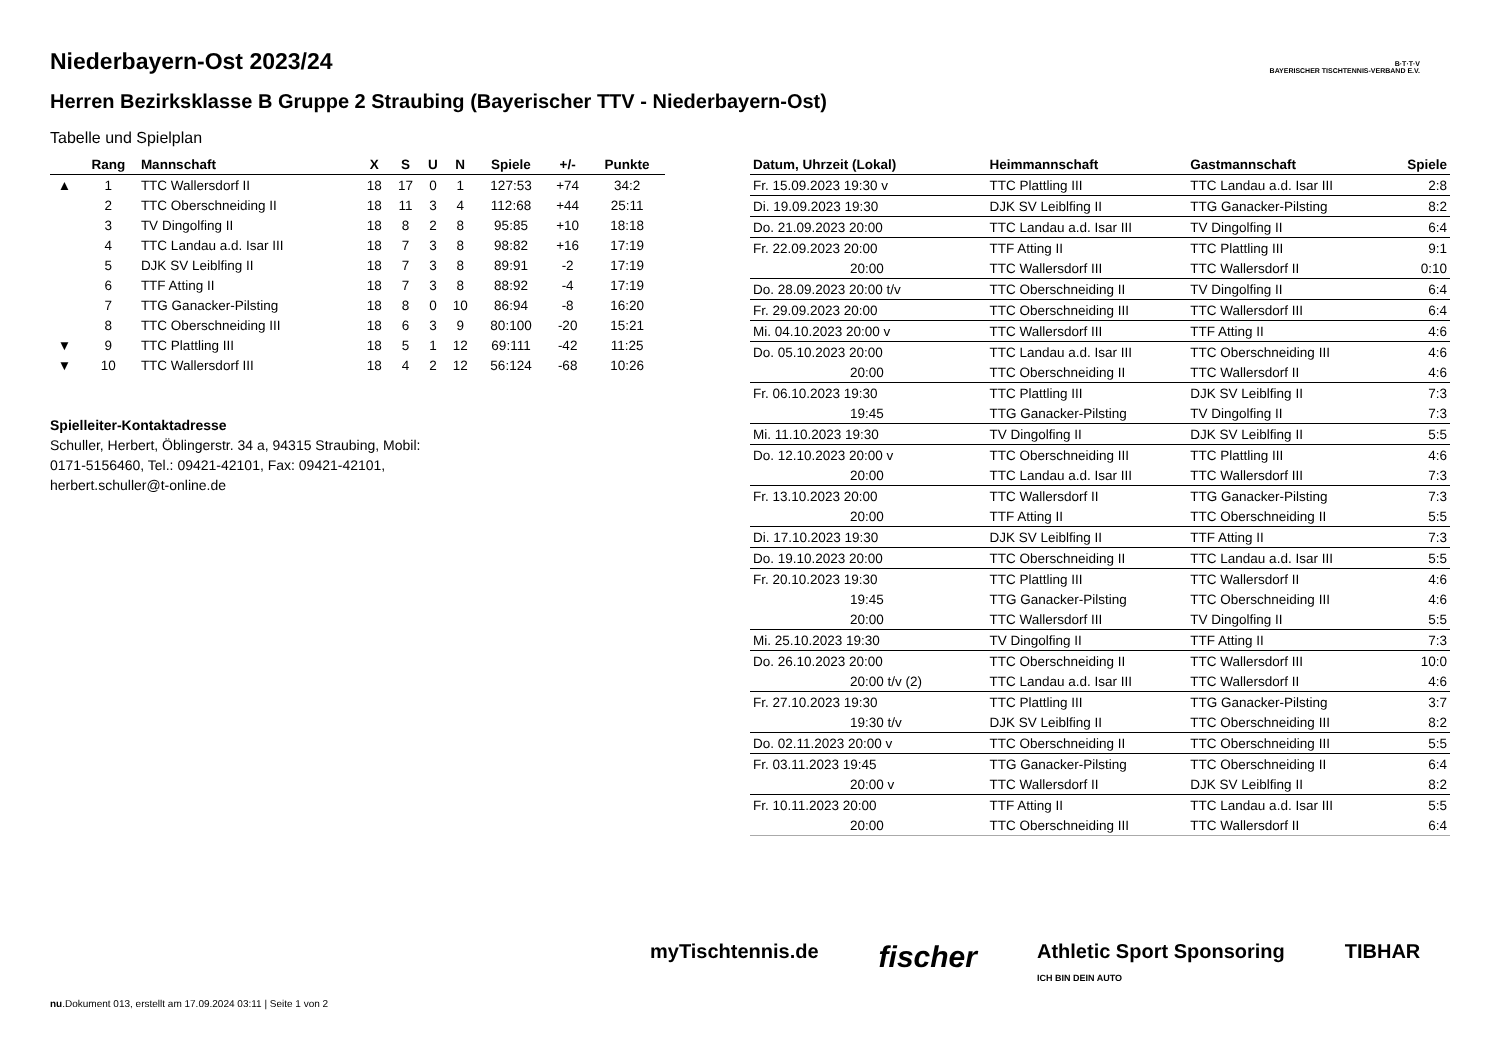B·T·T·V
BAYERISCHER TISCHTENNIS-VERBAND E.V.
Niederbayern-Ost 2023/24
Herren Bezirksklasse B Gruppe 2 Straubing (Bayerischer TTV - Niederbayern-Ost)
Tabelle und Spielplan
| | Rang | Mannschaft | X | S | U | N | Spiele | +/- | Punkte |
| --- | --- | --- | --- | --- | --- | --- | --- | --- | --- |
| ▲ | 1 | TTC Wallersdorf II | 18 | 17 | 0 | 1 | 127:53 | +74 | 34:2 |
| | 2 | TTC Oberschneiding II | 18 | 11 | 3 | 4 | 112:68 | +44 | 25:11 |
| | 3 | TV Dingolfing II | 18 | 8 | 2 | 8 | 95:85 | +10 | 18:18 |
| | 4 | TTC Landau a.d. Isar III | 18 | 7 | 3 | 8 | 98:82 | +16 | 17:19 |
| | 5 | DJK SV Leiblfing II | 18 | 7 | 3 | 8 | 89:91 | -2 | 17:19 |
| | 6 | TTF Atting II | 18 | 7 | 3 | 8 | 88:92 | -4 | 17:19 |
| | 7 | TTG Ganacker-Pilsting | 18 | 8 | 0 | 10 | 86:94 | -8 | 16:20 |
| | 8 | TTC Oberschneiding III | 18 | 6 | 3 | 9 | 80:100 | -20 | 15:21 |
| ▼ | 9 | TTC Plattling III | 18 | 5 | 1 | 12 | 69:111 | -42 | 11:25 |
| ▼ | 10 | TTC Wallersdorf III | 18 | 4 | 2 | 12 | 56:124 | -68 | 10:26 |
Spielleiter-Kontaktadresse
Schuller, Herbert, Öblingerstr. 34 a, 94315 Straubing, Mobil: 0171-5156460, Tel.: 09421-42101, Fax: 09421-42101, herbert.schuller@t-online.de
| Datum, Uhrzeit (Lokal) | Heimmannschaft | Gastmannschaft | Spiele |
| --- | --- | --- | --- |
| Fr. 15.09.2023 19:30 v | TTC Plattling III | TTC Landau a.d. Isar III | 2:8 |
| Di. 19.09.2023 19:30 | DJK SV Leiblfing II | TTG Ganacker-Pilsting | 8:2 |
| Do. 21.09.2023 20:00 | TTC Landau a.d. Isar III | TV Dingolfing II | 6:4 |
| Fr. 22.09.2023 20:00 | TTF Atting II | TTC Plattling III | 9:1 |
| 20:00 | TTC Wallersdorf III | TTC Wallersdorf II | 0:10 |
| Do. 28.09.2023 20:00 t/v | TTC Oberschneiding II | TV Dingolfing II | 6:4 |
| Fr. 29.09.2023 20:00 | TTC Oberschneiding III | TTC Wallersdorf III | 6:4 |
| Mi. 04.10.2023 20:00 v | TTC Wallersdorf III | TTF Atting II | 4:6 |
| Do. 05.10.2023 20:00 | TTC Landau a.d. Isar III | TTC Oberschneiding III | 4:6 |
| 20:00 | TTC Oberschneiding II | TTC Wallersdorf II | 4:6 |
| Fr. 06.10.2023 19:30 | TTC Plattling III | DJK SV Leiblfing II | 7:3 |
| 19:45 | TTG Ganacker-Pilsting | TV Dingolfing II | 7:3 |
| Mi. 11.10.2023 19:30 | TV Dingolfing II | DJK SV Leiblfing II | 5:5 |
| Do. 12.10.2023 20:00 v | TTC Oberschneiding III | TTC Plattling III | 4:6 |
| 20:00 | TTC Landau a.d. Isar III | TTC Wallersdorf III | 7:3 |
| Fr. 13.10.2023 20:00 | TTC Wallersdorf II | TTG Ganacker-Pilsting | 7:3 |
| 20:00 | TTF Atting II | TTC Oberschneiding II | 5:5 |
| Di. 17.10.2023 19:30 | DJK SV Leiblfing II | TTF Atting II | 7:3 |
| Do. 19.10.2023 20:00 | TTC Oberschneiding II | TTC Landau a.d. Isar III | 5:5 |
| Fr. 20.10.2023 19:30 | TTC Plattling III | TTC Wallersdorf II | 4:6 |
| 19:45 | TTG Ganacker-Pilsting | TTC Oberschneiding III | 4:6 |
| 20:00 | TTC Wallersdorf III | TV Dingolfing II | 5:5 |
| Mi. 25.10.2023 19:30 | TV Dingolfing II | TTF Atting II | 7:3 |
| Do. 26.10.2023 20:00 | TTC Oberschneiding II | TTC Wallersdorf III | 10:0 |
| 20:00 t/v (2) | TTC Landau a.d. Isar III | TTC Wallersdorf II | 4:6 |
| Fr. 27.10.2023 19:30 | TTC Plattling III | TTG Ganacker-Pilsting | 3:7 |
| 19:30 t/v | DJK SV Leiblfing II | TTC Oberschneiding III | 8:2 |
| Do. 02.11.2023 20:00 v | TTC Oberschneiding II | TTC Oberschneiding III | 5:5 |
| Fr. 03.11.2023 19:45 | TTG Ganacker-Pilsting | TTC Oberschneiding II | 6:4 |
| 20:00 v | TTC Wallersdorf II | DJK SV Leiblfing II | 8:2 |
| Fr. 10.11.2023 20:00 | TTF Atting II | TTC Landau a.d. Isar III | 5:5 |
| 20:00 | TTC Oberschneiding III | TTC Wallersdorf II | 6:4 |
myTischtennis.de fischer Athletic Sport Sponsoring
ICH BIN DEIN AUTO TIBHAR
nu.Dokument 013, erstellt am 17.09.2024 03:11 | Seite 1 von 2